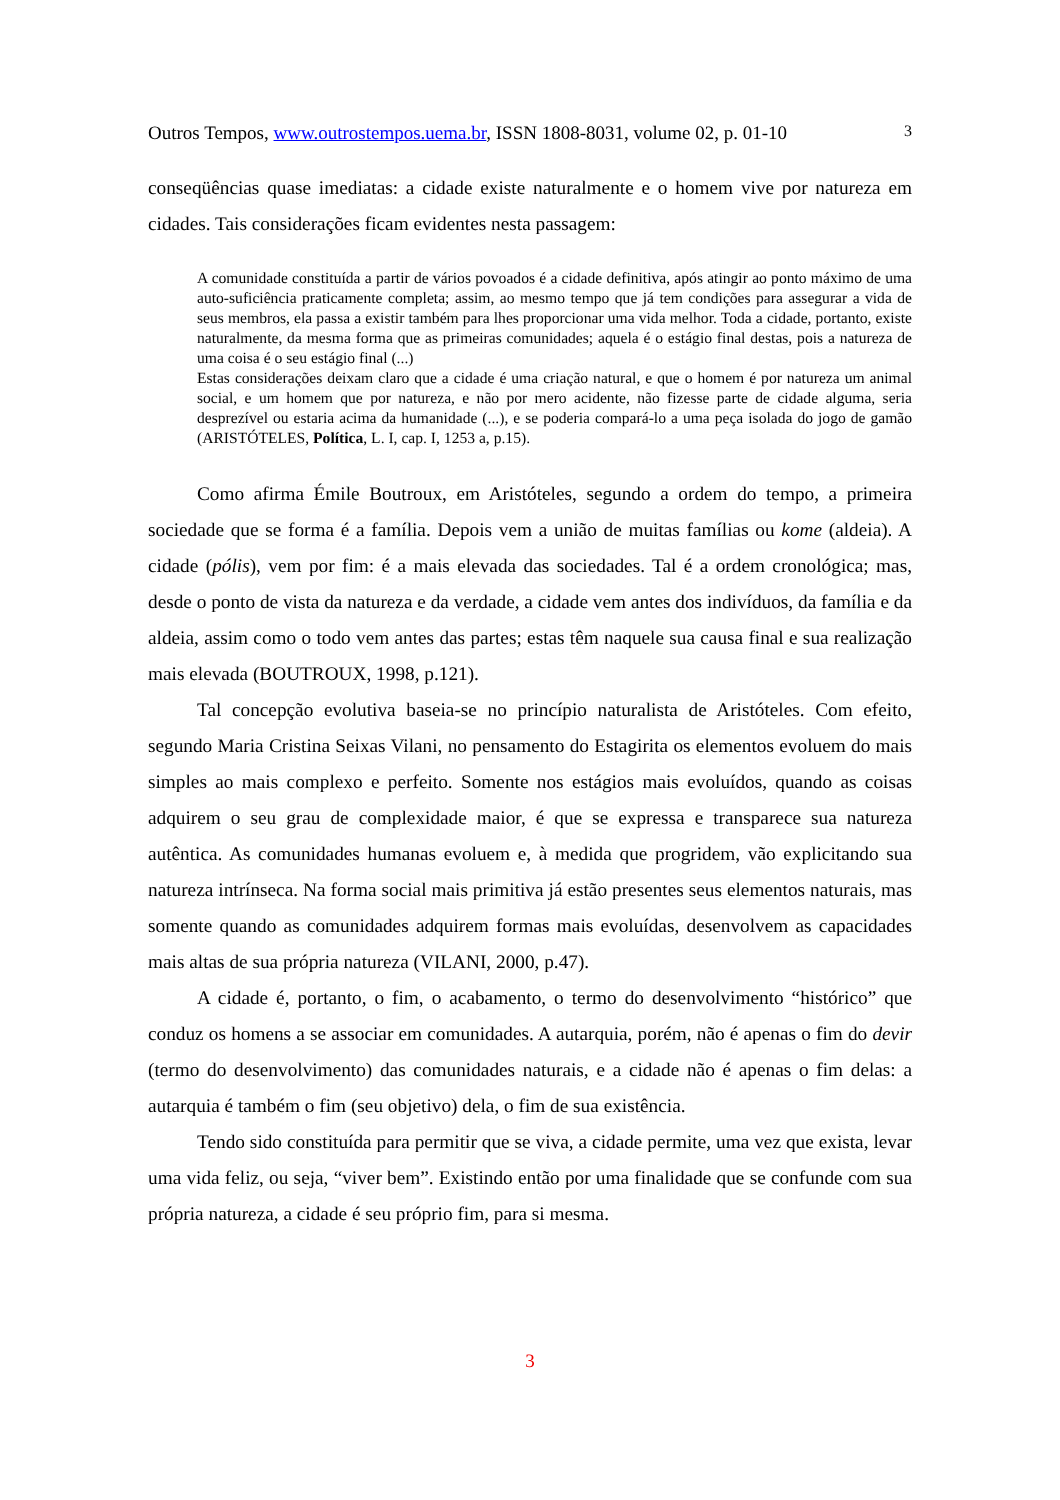Outros Tempos, www.outrostempos.uema.br, ISSN 1808-8031, volume 02, p. 01-10 3
conseqüências quase imediatas: a cidade existe naturalmente e o homem vive por natureza em cidades. Tais considerações ficam evidentes nesta passagem:
A comunidade constituída a partir de vários povoados é a cidade definitiva, após atingir ao ponto máximo de uma auto-suficiência praticamente completa; assim, ao mesmo tempo que já tem condições para assegurar a vida de seus membros, ela passa a existir também para lhes proporcionar uma vida melhor. Toda a cidade, portanto, existe naturalmente, da mesma forma que as primeiras comunidades; aquela é o estágio final destas, pois a natureza de uma coisa é o seu estágio final (...)
Estas considerações deixam claro que a cidade é uma criação natural, e que o homem é por natureza um animal social, e um homem que por natureza, e não por mero acidente, não fizesse parte de cidade alguma, seria desprezível ou estaria acima da humanidade (...), e se poderia compará-lo a uma peça isolada do jogo de gamão (ARISTÓTELES, Política, L. I, cap. I, 1253 a, p.15).
Como afirma Émile Boutroux, em Aristóteles, segundo a ordem do tempo, a primeira sociedade que se forma é a família. Depois vem a união de muitas famílias ou kome (aldeia). A cidade (pólis), vem por fim: é a mais elevada das sociedades. Tal é a ordem cronológica; mas, desde o ponto de vista da natureza e da verdade, a cidade vem antes dos indivíduos, da família e da aldeia, assim como o todo vem antes das partes; estas têm naquele sua causa final e sua realização mais elevada (BOUTROUX, 1998, p.121).
Tal concepção evolutiva baseia-se no princípio naturalista de Aristóteles. Com efeito, segundo Maria Cristina Seixas Vilani, no pensamento do Estagirita os elementos evoluem do mais simples ao mais complexo e perfeito. Somente nos estágios mais evoluídos, quando as coisas adquirem o seu grau de complexidade maior, é que se expressa e transparece sua natureza autêntica. As comunidades humanas evoluem e, à medida que progridem, vão explicitando sua natureza intrínseca. Na forma social mais primitiva já estão presentes seus elementos naturais, mas somente quando as comunidades adquirem formas mais evoluídas, desenvolvem as capacidades mais altas de sua própria natureza (VILANI, 2000, p.47).
A cidade é, portanto, o fim, o acabamento, o termo do desenvolvimento “histórico” que conduz os homens a se associar em comunidades. A autarquia, porém, não é apenas o fim do devir (termo do desenvolvimento) das comunidades naturais, e a cidade não é apenas o fim delas: a autarquia é também o fim (seu objetivo) dela, o fim de sua existência.
Tendo sido constituída para permitir que se viva, a cidade permite, uma vez que exista, levar uma vida feliz, ou seja, “viver bem”. Existindo então por uma finalidade que se confunde com sua própria natureza, a cidade é seu próprio fim, para si mesma.
3